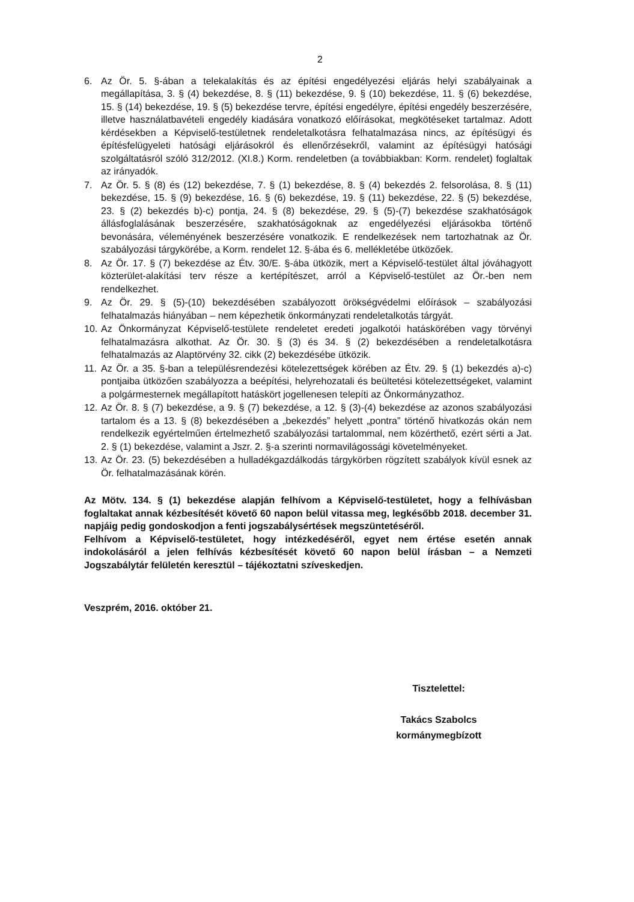2
6. Az Ör. 5. §-ában a telekalakítás és az építési engedélyezési eljárás helyi szabályainak a megállapítása, 3. § (4) bekezdése, 8. § (11) bekezdése, 9. § (10) bekezdése, 11. § (6) bekezdése, 15. § (14) bekezdése, 19. § (5) bekezdése tervre, építési engedélyre, építési engedély beszerzésére, illetve használatbavételi engedély kiadására vonatkozó előírásokat, megkötéseket tartalmaz. Adott kérdésekben a Képviselő-testületnek rendeletalkotásra felhatalmazása nincs, az építésügyi és építésfelügyeleti hatósági eljárásokról és ellenőrzésekről, valamint az építésügyi hatósági szolgáltatásról szóló 312/2012. (XI.8.) Korm. rendeletben (a továbbiakban: Korm. rendelet) foglaltak az irányadók.
7. Az Ör. 5. § (8) és (12) bekezdése, 7. § (1) bekezdése, 8. § (4) bekezdés 2. felsorolása, 8. § (11) bekezdése, 15. § (9) bekezdése, 16. § (6) bekezdése, 19. § (11) bekezdése, 22. § (5) bekezdése, 23. § (2) bekezdés b)-c) pontja, 24. § (8) bekezdése, 29. § (5)-(7) bekezdése szakhatóságok állásfoglalásának beszerzésére, szakhatóságoknak az engedélyezési eljárásokba történő bevonására, véleményének beszerzésére vonatkozik. E rendelkezések nem tartozhatnak az Ör. szabályozási tárgykörébe, a Korm. rendelet 12. §-ába és 6. mellékletébe ütközőek.
8. Az Ör. 17. § (7) bekezdése az Étv. 30/E. §-ába ütközik, mert a Képviselő-testület által jóváhagyott közterület-alakítási terv része a kertépítészet, arról a Képviselő-testület az Ör.-ben nem rendelkezhet.
9. Az Ör. 29. § (5)-(10) bekezdésében szabályozott örökségvédelmi előírások – szabályozási felhatalmazás hiányában – nem képezhetik önkormányzati rendeletalkotás tárgyát.
10. Az Önkormányzat Képviselő-testülete rendeletet eredeti jogalkotói hatáskörében vagy törvényi felhatalmazásra alkothat. Az Ör. 30. § (3) és 34. § (2) bekezdésében a rendeletalkotásra felhatalmazás az Alaptörvény 32. cikk (2) bekezdésébe ütközik.
11. Az Ör. a 35. §-ban a településrendezési kötelezettségek körében az Étv. 29. § (1) bekezdés a)-c) pontjaiba ütközően szabályozza a beépítési, helyrehozatali és beültetési kötelezettségeket, valamint a polgármesternek megállapított hatáskört jogellenesen telepíti az Önkormányzathoz.
12. Az Ör. 8. § (7) bekezdése, a 9. § (7) bekezdése, a 12. § (3)-(4) bekezdése az azonos szabályozási tartalom és a 13. § (8) bekezdésében a „bekezdés” helyett „pontra” történő hivatkozás okán nem rendelkezik egyértelműen értelmezhető szabályozási tartalommal, nem közérthető, ezért sérti a Jat. 2. § (1) bekezdése, valamint a Jszr. 2. §-a szerinti normavilágossági követelményeket.
13. Az Ör. 23. (5) bekezdésében a hulladékgazdálkodás tárgykörben rögzített szabályok kívül esnek az Ör. felhatalmazásának körén.
Az Mötv. 134. § (1) bekezdése alapján felhívom a Képviselő-testületet, hogy a felhívásban foglaltakat annak kézbesítését követő 60 napon belül vitassa meg, legkésőbb 2018. december 31. napjáig pedig gondoskodjon a fenti jogszabálysértések megszüntetéséről.
Felhívom a Képviselő-testületet, hogy intézkedéséről, egyet nem értése esetén annak indokolásáról a jelen felhívás kézbesítését követő 60 napon belül írásban – a Nemzeti Jogszabálytár felületén keresztül – tájékoztatni szíveskedjen.
Veszprém, 2016. október 21.
Tisztelettel:
Takács Szabolcs
kormánymegbízott